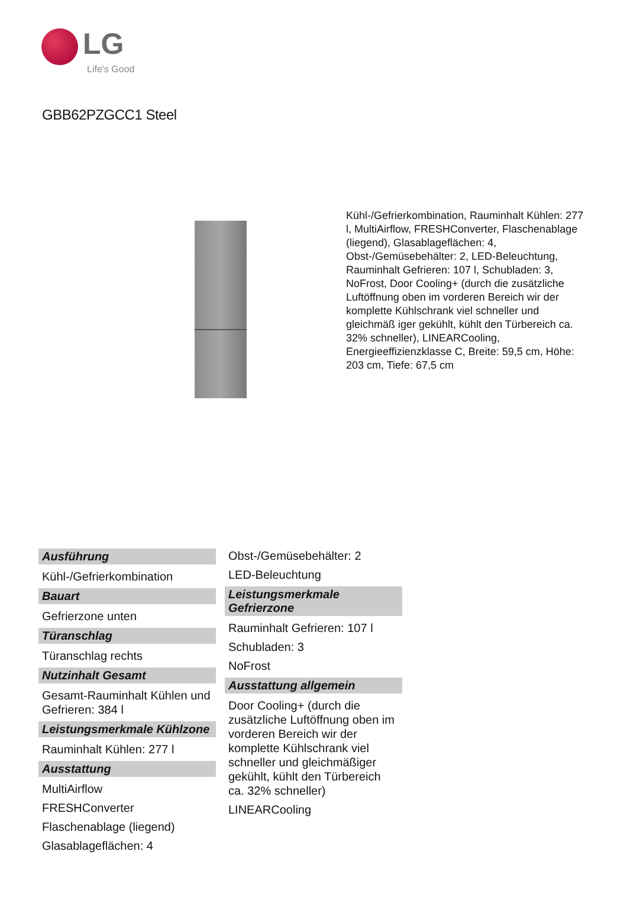LG
Life's Good
GBB62PZGCC1 Steel
Kühl-/Gefrierkombination, Rauminhalt Kühlen: 277 l, MultiAirflow, FRESHConverter, Flaschenablage (liegend), Glasablageflächen: 4, Obst-/Gemüsebehälter: 2, LED-Beleuchtung, Rauminhalt Gefrieren: 107 l, Schubladen: 3, NoFrost, Door Cooling+ (durch die zusätzliche Luftöffnung oben im vorderen Bereich wir der komplette Kühlschrank viel schneller und gleichmäß iger gekühlt, kühlt den Türbereich ca. 32% schneller), LINEARCooling, Energieeffizienzklasse C, Breite: 59,5 cm, Höhe: 203 cm, Tiefe: 67,5 cm
Ausführung
Kühl-/Gefrierkombination
Bauart
Gefrierzone unten
Türanschlag
Türanschlag rechts
Nutzinhalt Gesamt
Gesamt-Rauminhalt Kühlen und Gefrieren: 384 l
Leistungsmerkmale Kühlzone
Rauminhalt Kühlen: 277 l
Ausstattung
MultiAirflow
FRESHConverter
Flaschenablage (liegend)
Glasablageflächen: 4
Obst-/Gemüsebehälter: 2
LED-Beleuchtung
Leistungsmerkmale Gefrierzone
Rauminhalt Gefrieren: 107 l
Schubladen: 3
NoFrost
Ausstattung allgemein
Door Cooling+ (durch die zusätzliche Luftöffnung oben im vorderen Bereich wir der komplette Kühlschrank viel schneller und gleichmäßiger gekühlt, kühlt den Türbereich ca. 32% schneller)
LINEARCooling